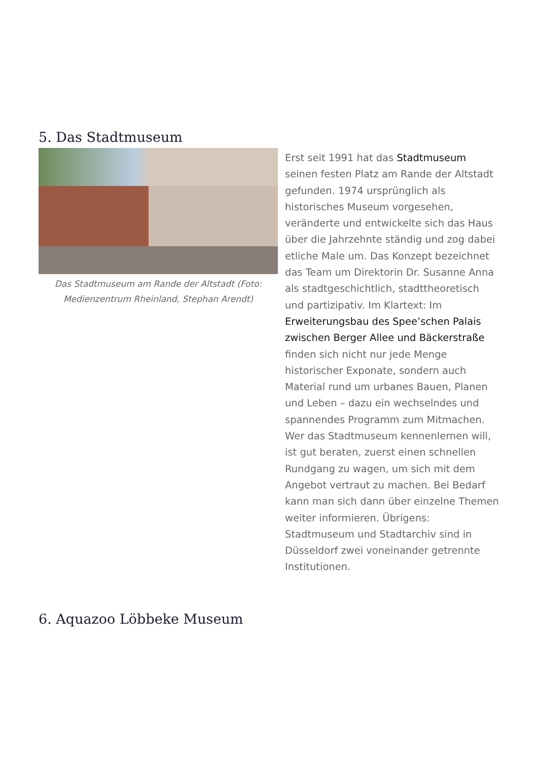5. Das Stadtmuseum
Das Stadtmuseum am Rande der Altstadt (Foto: Medienzentrum Rheinland, Stephan Arendt)
Erst seit 1991 hat das Stadtmuseum seinen festen Platz am Rande der Altstadt gefunden. 1974 ursprünglich als historisches Museum vorgesehen, veränderte und entwickelte sich das Haus über die Jahrzehnte ständig und zog dabei etliche Male um. Das Konzept bezeichnet das Team um Direktorin Dr. Susanne Anna als stadtgeschichtlich, stadttheoretisch und partizipativ. Im Klartext: Im Erweiterungsbau des Spee’schen Palais zwischen Berger Allee und Bäckerstraße finden sich nicht nur jede Menge historischer Exponate, sondern auch Material rund um urbanes Bauen, Planen und Leben – dazu ein wechselndes und spannendes Programm zum Mitmachen. Wer das Stadtmuseum kennenlernen will, ist gut beraten, zuerst einen schnellen Rundgang zu wagen, um sich mit dem Angebot vertraut zu machen. Bei Bedarf kann man sich dann über einzelne Themen weiter informieren. Übrigens: Stadtmuseum und Stadtarchiv sind in Düsseldorf zwei voneinander getrennte Institutionen.
6. Aquazoo Löbbeke Museum